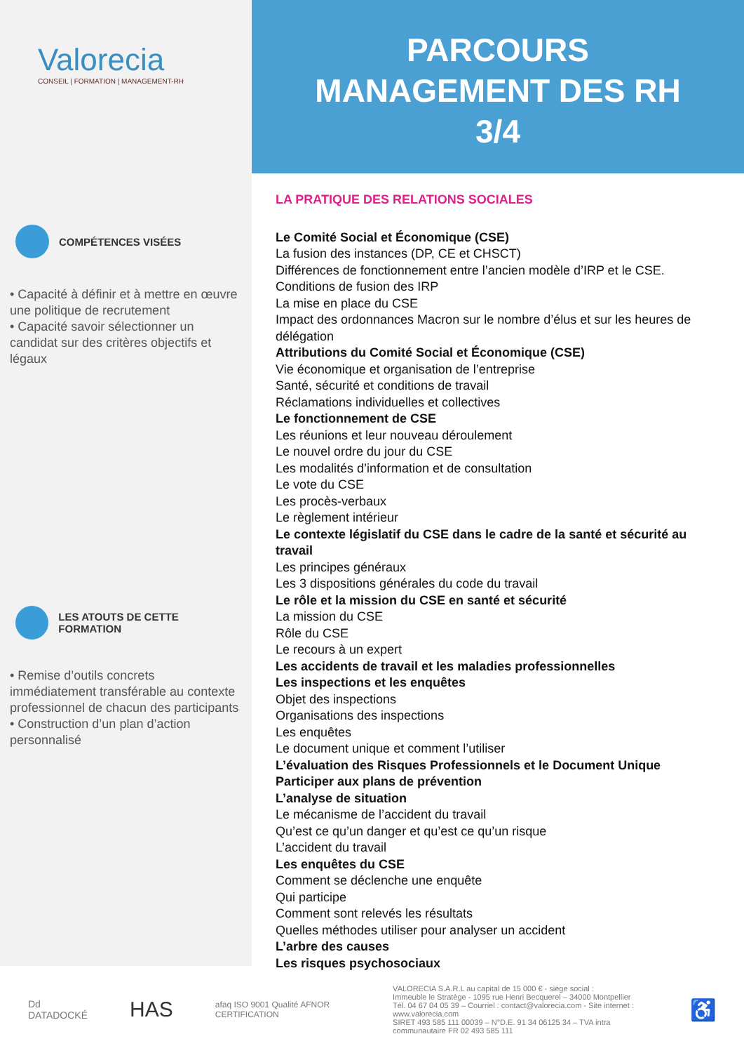Valorecia
CONSEIL | FORMATION | MANAGEMENT-RH
COMPÉTENCES VISÉES
• Capacité à définir et à mettre en œuvre une politique de recrutement
• Capacité savoir sélectionner un candidat sur des critères objectifs et légaux
LES ATOUTS DE CETTE FORMATION
• Remise d’outils concrets immédiatement transférable au contexte professionnel de chacun des participants
• Construction d’un plan d’action personnalisé
PARCOURS
MANAGEMENT DES RH
3/4
LA PRATIQUE DES RELATIONS SOCIALES
Le Comité Social et Économique (CSE)
La fusion des instances (DP, CE et CHSCT)
Différences de fonctionnement entre l’ancien modèle d’IRP et le CSE.
Conditions de fusion des IRP
La mise en place du CSE
Impact des ordonnances Macron sur le nombre d’élus et sur les heures de délégation
Attributions du Comité Social et Économique (CSE)
Vie économique et organisation de l’entreprise
Santé, sécurité et conditions de travail
Réclamations individuelles et collectives
Le fonctionnement de CSE
Les réunions et leur nouveau déroulement
Le nouvel ordre du jour du CSE
Les modalités d’information et de consultation
Le vote du CSE
Les procès-verbaux
Le règlement intérieur
Le contexte législatif du CSE dans le cadre de la santé et sécurité au travail
Les principes généraux
Les 3 dispositions générales du code du travail
Le rôle et la mission du CSE en santé et sécurité
La mission du CSE
Rôle du CSE
Le recours à un expert
Les accidents de travail et les maladies professionnelles
Les inspections et les enquêtes
Objet des inspections
Organisations des inspections
Les enquêtes
Le document unique et comment l’utiliser
L’évaluation des Risques Professionnels et le Document Unique
Participer aux plans de prévention
L’analyse de situation
Le mécanisme de l’accident du travail
Qu’est ce qu’un danger et qu’est ce qu’un risque
L’accident du travail
Les enquêtes du CSE
Comment se déclenche une enquête
Qui participe
Comment sont relevés les résultats
Quelles méthodes utiliser pour analyser un accident
L’arbre des causes
Les risques psychosociaux
Dd DATADOCKÉ
HAS
afaq ISO 9001 Qualité AFNOR CERTIFICATION
VALORECIA S.A.R.L au capital de 15 000 € - siège social :
Immeuble le Stratège - 1095 rue Henri Becquerel – 34000 Montpellier
Tél. 04 67 04 05 39 – Courriel : contact@valorecia.com - Site internet : www.valorecia.com
SIRET 493 585 111 00039 – N°D.E. 91 34 06125 34 – TVA intra communautaire FR 02 493 585 111
♿